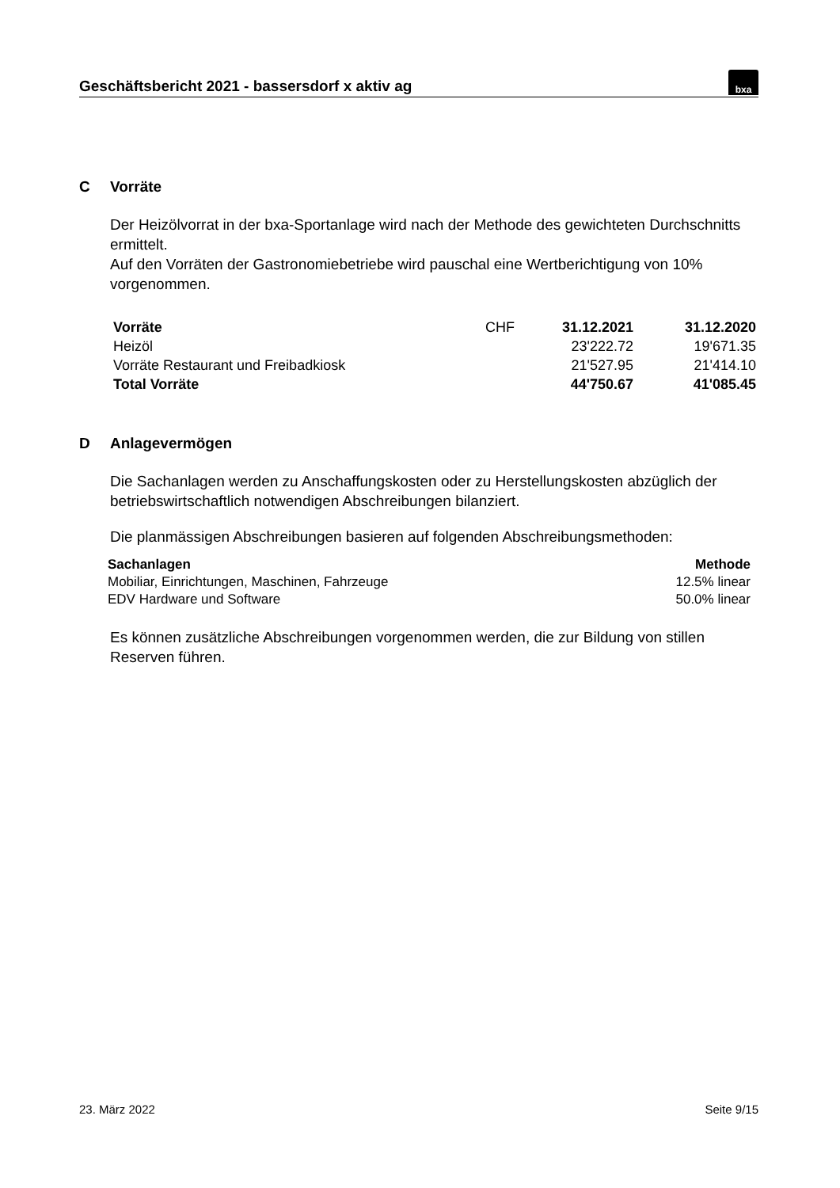Geschäftsbericht 2021 - bassersdorf x aktiv ag
bxa
C Vorräte
Der Heizölvorrat in der bxa-Sportanlage wird nach der Methode des gewichteten Durchschnitts ermittelt.
Auf den Vorräten der Gastronomiebetriebe wird pauschal eine Wertberichtigung von 10% vorgenommen.
| Vorräte | CHF | 31.12.2021 | 31.12.2020 |
| Heizöl | | 23'222.72 | 19'671.35 |
| Vorräte Restaurant und Freibadkiosk | | 21'527.95 | 21'414.10 |
| Total Vorräte | | 44'750.67 | 41'085.45 |
D Anlagevermögen
Die Sachanlagen werden zu Anschaffungskosten oder zu Herstellungskosten abzüglich der betriebswirtschaftlich notwendigen Abschreibungen bilanziert.
Die planmässigen Abschreibungen basieren auf folgenden Abschreibungsmethoden:
| Sachanlagen | Methode |
| --- | --- |
| Mobiliar, Einrichtungen, Maschinen, Fahrzeuge | 12.5% linear |
| EDV Hardware und Software | 50.0% linear |
Es können zusätzliche Abschreibungen vorgenommen werden, die zur Bildung von stillen Reserven führen.
23. März 2022 Seite 9/15